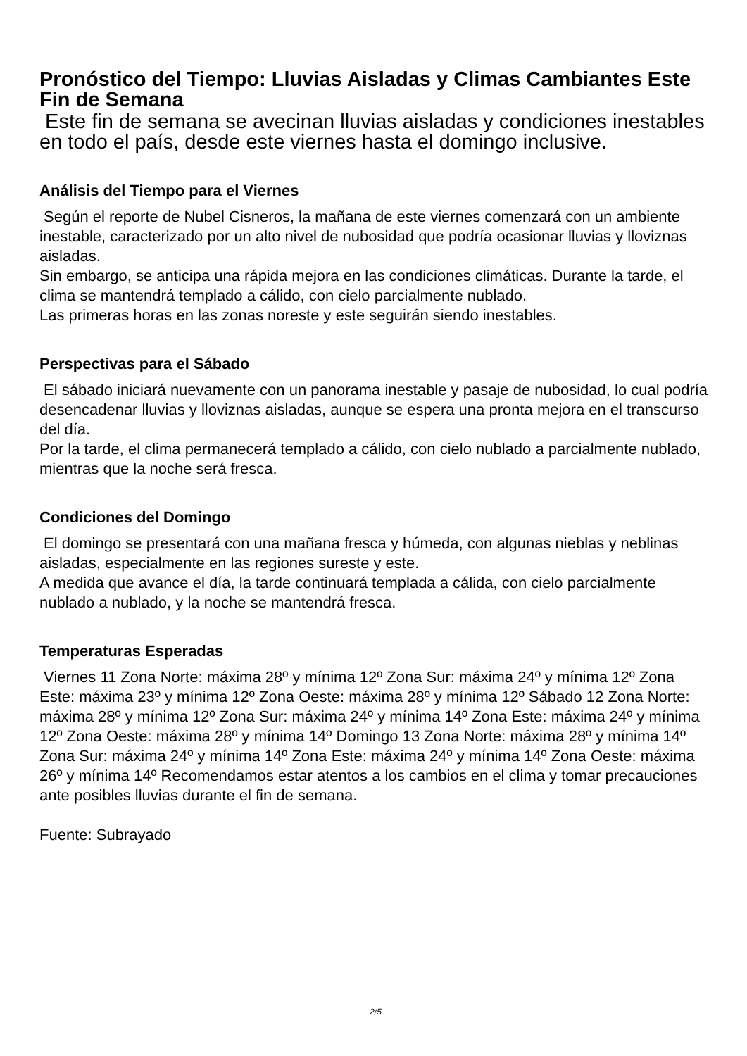Pronóstico del Tiempo: Lluvias Aisladas y Climas Cambiantes Este Fin de Semana
Este fin de semana se avecinan lluvias aisladas y condiciones inestables en todo el país, desde este viernes hasta el domingo inclusive.
Análisis del Tiempo para el Viernes
Según el reporte de Nubel Cisneros, la mañana de este viernes comenzará con un ambiente inestable, caracterizado por un alto nivel de nubosidad que podría ocasionar lluvias y lloviznas aisladas.
Sin embargo, se anticipa una rápida mejora en las condiciones climáticas. Durante la tarde, el clima se mantendrá templado a cálido, con cielo parcialmente nublado.
Las primeras horas en las zonas noreste y este seguirán siendo inestables.
Perspectivas para el Sábado
El sábado iniciará nuevamente con un panorama inestable y pasaje de nubosidad, lo cual podría desencadenar lluvias y lloviznas aisladas, aunque se espera una pronta mejora en el transcurso del día.
Por la tarde, el clima permanecerá templado a cálido, con cielo nublado a parcialmente nublado, mientras que la noche será fresca.
Condiciones del Domingo
El domingo se presentará con una mañana fresca y húmeda, con algunas nieblas y neblinas aisladas, especialmente en las regiones sureste y este.
A medida que avance el día, la tarde continuará templada a cálida, con cielo parcialmente nublado a nublado, y la noche se mantendrá fresca.
Temperaturas Esperadas
Viernes 11 Zona Norte: máxima 28º y mínima 12º Zona Sur: máxima 24º y mínima 12º Zona Este: máxima 23º y mínima 12º Zona Oeste: máxima 28º y mínima 12º Sábado 12 Zona Norte: máxima 28º y mínima 12º Zona Sur: máxima 24º y mínima 14º Zona Este: máxima 24º y mínima 12º Zona Oeste: máxima 28º y mínima 14º Domingo 13 Zona Norte: máxima 28º y mínima 14º Zona Sur: máxima 24º y mínima 14º Zona Este: máxima 24º y mínima 14º Zona Oeste: máxima 26º y mínima 14º Recomendamos estar atentos a los cambios en el clima y tomar precauciones ante posibles lluvias durante el fin de semana.
Fuente: Subrayado
2/5